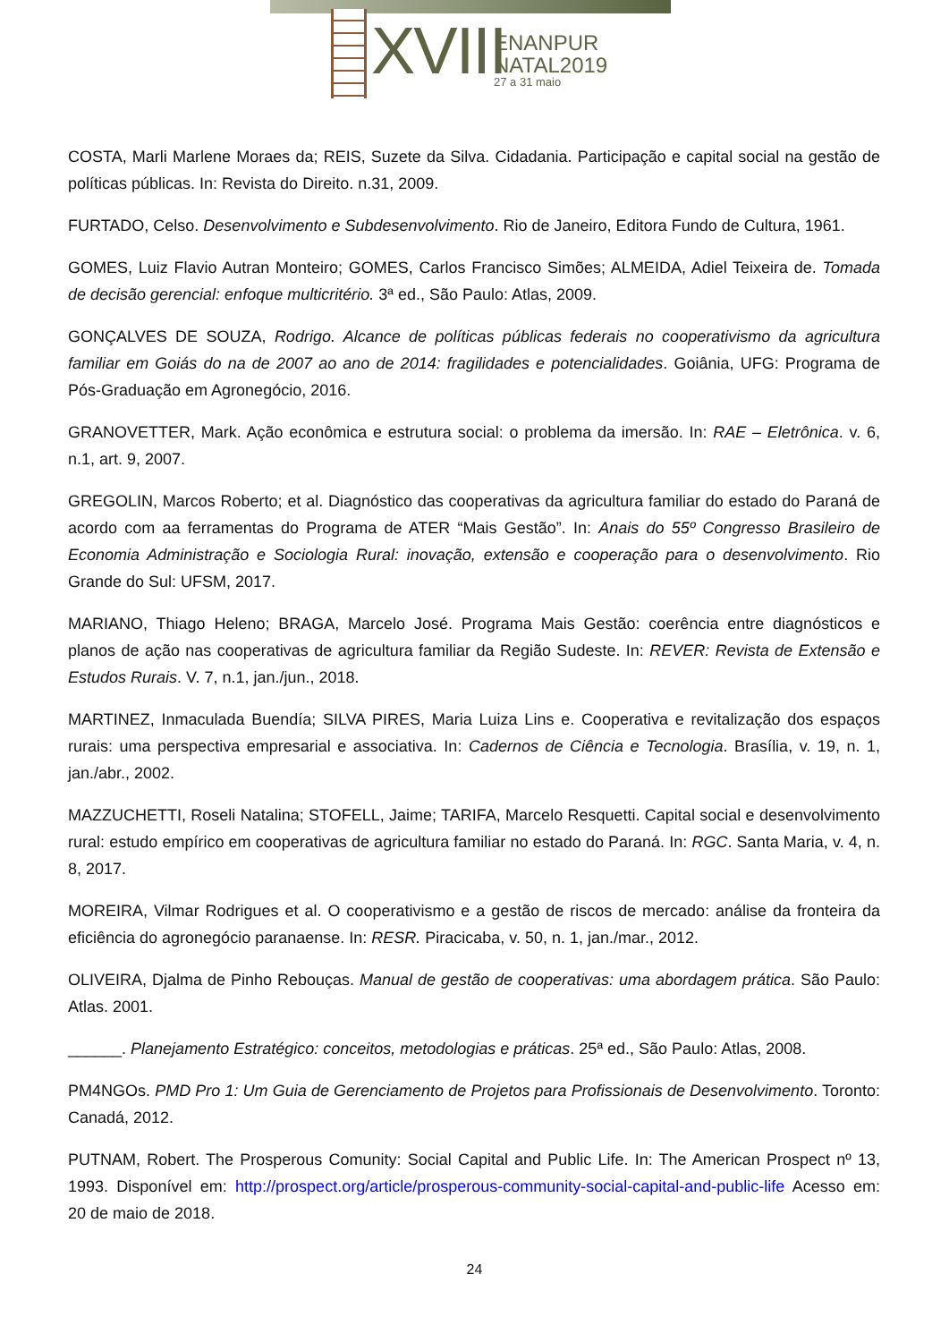XVIII
ENANPUR
NATAL2019
27 a 31 maio
COSTA, Marli Marlene Moraes da; REIS, Suzete da Silva. Cidadania. Participação e capital social na gestão de políticas públicas. In: Revista do Direito. n.31, 2009.
FURTADO, Celso. Desenvolvimento e Subdesenvolvimento. Rio de Janeiro, Editora Fundo de Cultura, 1961.
GOMES, Luiz Flavio Autran Monteiro; GOMES, Carlos Francisco Simões; ALMEIDA, Adiel Teixeira de. Tomada de decisão gerencial: enfoque multicritério. 3ª ed., São Paulo: Atlas, 2009.
GONÇALVES DE SOUZA, Rodrigo. Alcance de políticas públicas federais no cooperativismo da agricultura familiar em Goiás do na de 2007 ao ano de 2014: fragilidades e potencialidades. Goiânia, UFG: Programa de Pós-Graduação em Agronegócio, 2016.
GRANOVETTER, Mark. Ação econômica e estrutura social: o problema da imersão. In: RAE – Eletrônica. v. 6, n.1, art. 9, 2007.
GREGOLIN, Marcos Roberto; et al. Diagnóstico das cooperativas da agricultura familiar do estado do Paraná de acordo com aa ferramentas do Programa de ATER “Mais Gestão”. In: Anais do 55º Congresso Brasileiro de Economia Administração e Sociologia Rural: inovação, extensão e cooperação para o desenvolvimento. Rio Grande do Sul: UFSM, 2017.
MARIANO, Thiago Heleno; BRAGA, Marcelo José. Programa Mais Gestão: coerência entre diagnósticos e planos de ação nas cooperativas de agricultura familiar da Região Sudeste. In: REVER: Revista de Extensão e Estudos Rurais. V. 7, n.1, jan./jun., 2018.
MARTINEZ, Inmaculada Buendía; SILVA PIRES, Maria Luiza Lins e. Cooperativa e revitalização dos espaços rurais: uma perspectiva empresarial e associativa. In: Cadernos de Ciência e Tecnologia. Brasília, v. 19, n. 1, jan./abr., 2002.
MAZZUCHETTI, Roseli Natalina; STOFELL, Jaime; TARIFA, Marcelo Resquetti. Capital social e desenvolvimento rural: estudo empírico em cooperativas de agricultura familiar no estado do Paraná. In: RGC. Santa Maria, v. 4, n. 8, 2017.
MOREIRA, Vilmar Rodrigues et al. O cooperativismo e a gestão de riscos de mercado: análise da fronteira da eficiência do agronegócio paranaense. In: RESR. Piracicaba, v. 50, n. 1, jan./mar., 2012.
OLIVEIRA, Djalma de Pinho Rebouças. Manual de gestão de cooperativas: uma abordagem prática. São Paulo: Atlas. 2001.
______. Planejamento Estratégico: conceitos, metodologias e práticas. 25ª ed., São Paulo: Atlas, 2008.
PM4NGOs. PMD Pro 1: Um Guia de Gerenciamento de Projetos para Profissionais de Desenvolvimento. Toronto: Canadá, 2012.
PUTNAM, Robert. The Prosperous Comunity: Social Capital and Public Life. In: The American Prospect nº 13, 1993. Disponível em: http://prospect.org/article/prosperous-community-social-capital-and-public-life Acesso em: 20 de maio de 2018.
24